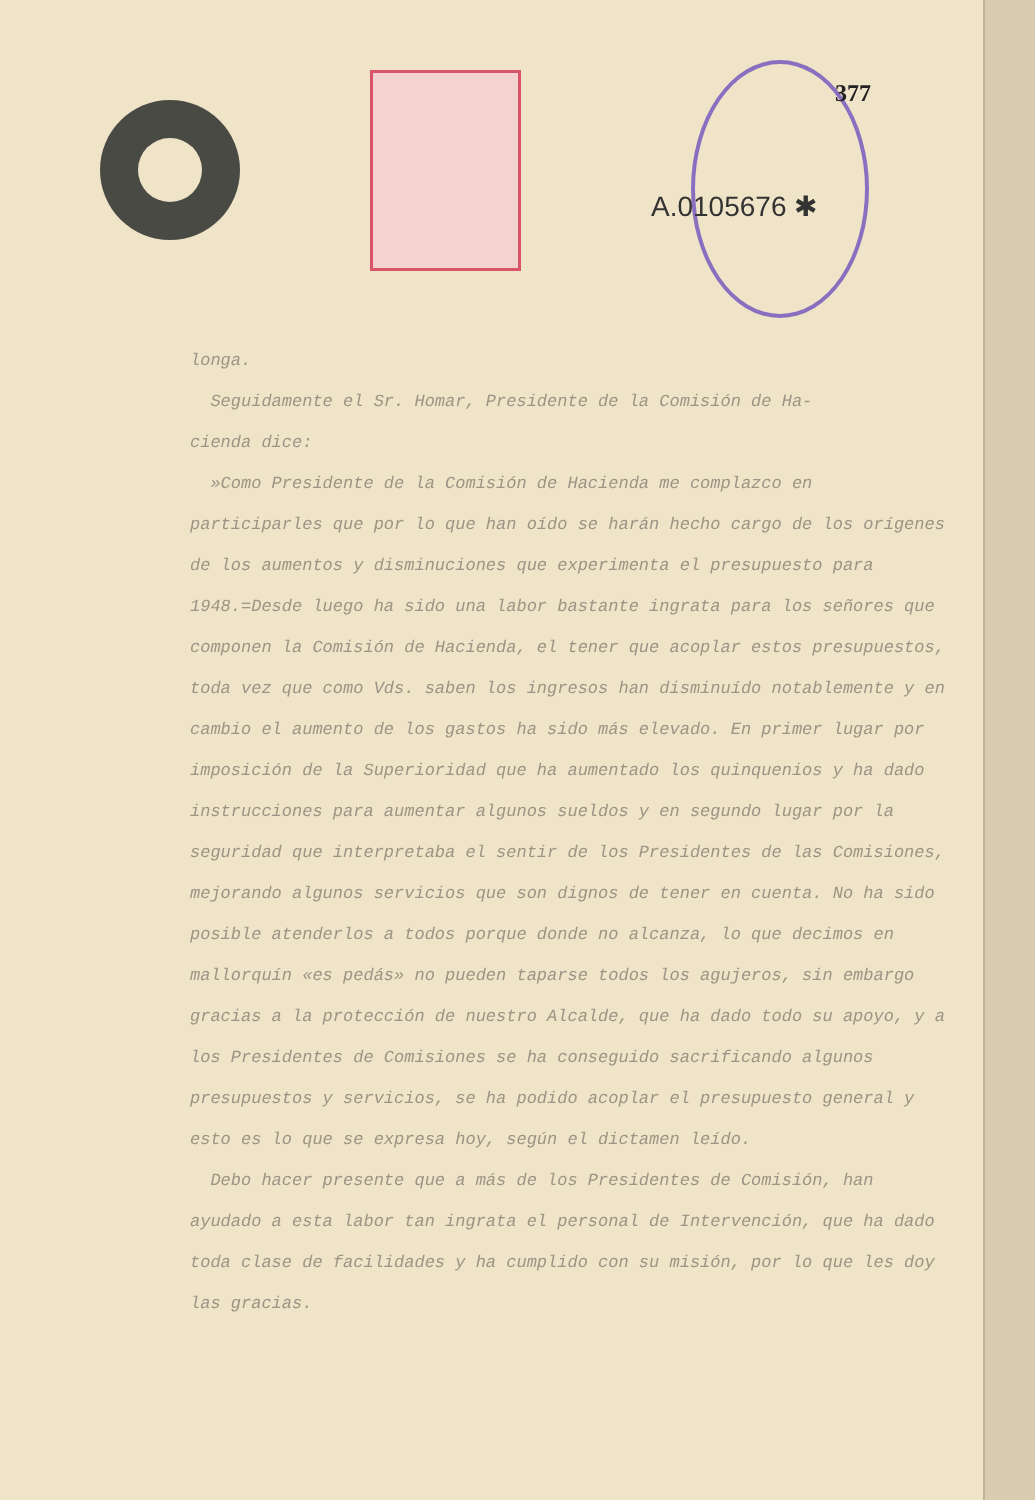377
A.0105676 ✱
longa.
Seguidamente el Sr. Homar, Presidente de la Comisión de Ha-
cienda dice:
»Como Presidente de la Comisión de Hacienda me complazco en participarles que por lo que han oído se harán hecho cargo de los orígenes de los aumentos y disminuciones que experimenta el presupuesto para 1948.=Desde luego ha sido una labor bastante ingrata para los señores que componen la Comisión de Hacienda, el tener que acoplar estos presupuestos, toda vez que como Vds. saben los ingresos han disminuído notablemente y en cambio el aumento de los gastos ha sido más elevado. En primer lugar por imposición de la Superioridad que ha aumentado los quinquenios y ha dado instrucciones para aumentar algunos sueldos y en segundo lugar por la seguridad que interpretaba el sentir de los Presidentes de las Comisiones, mejorando algunos servicios que son dignos de tener en cuenta. No ha sido posible atenderlos a todos porque donde no alcanza, lo que decimos en mallorquín «es pedás» no pueden taparse todos los agujeros, sin embargo gracias a la protección de nuestro Alcalde, que ha dado todo su apoyo, y a los Presidentes de Comisiones se ha conseguido sacrificando algunos presupuestos y servicios, se ha podido acoplar el presupuesto general y esto es lo que se expresa hoy, según el dictamen leído.
Debo hacer presente que a más de los Presidentes de Comisión, han ayudado a esta labor tan ingrata el personal de Intervención, que ha dado toda clase de facilidades y ha cumplido con su misión, por lo que les doy las gracias.